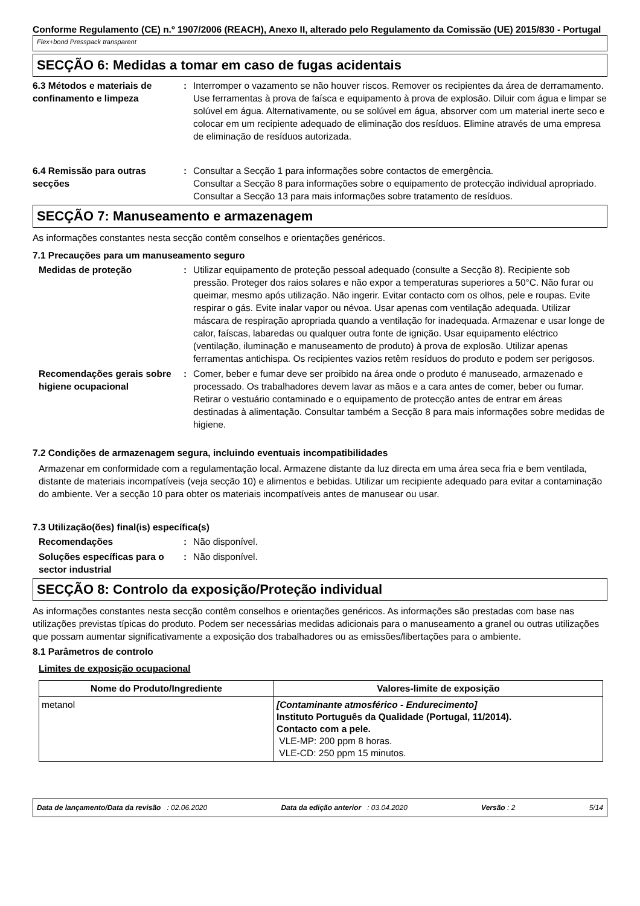Conforme Regulamento (CE) n.º 1907/2006 (REACH), Anexo II, alterado pelo Regulamento da Comissão (UE) 2015/830 - Portugal
Flex+bond Presspack transparent
SECÇÃO 6: Medidas a tomar em caso de fugas acidentais
6.3 Métodos e materiais de confinamento e limpeza
: Interromper o vazamento se não houver riscos. Remover os recipientes da área de derramamento. Use ferramentas à prova de faísca e equipamento à prova de explosão. Diluir com água e limpar se solúvel em água. Alternativamente, ou se solúvel em água, absorver com um material inerte seco e colocar em um recipiente adequado de eliminação dos resíduos. Elimine através de uma empresa de eliminação de resíduos autorizada.
6.4 Remissão para outras secções
: Consultar a Secção 1 para informações sobre contactos de emergência.
Consultar a Secção 8 para informações sobre o equipamento de protecção individual apropriado.
Consultar a Secção 13 para mais informações sobre tratamento de resíduos.
SECÇÃO 7: Manuseamento e armazenagem
As informações constantes nesta secção contêm conselhos e orientações genéricos.
7.1 Precauções para um manuseamento seguro
Medidas de proteção : Utilizar equipamento de proteção pessoal adequado (consulte a Secção 8). Recipiente sob pressão. Proteger dos raios solares e não expor a temperaturas superiores a 50°C. Não furar ou queimar, mesmo após utilização. Não ingerir. Evitar contacto com os olhos, pele e roupas. Evite respirar o gás. Evite inalar vapor ou névoa. Usar apenas com ventilação adequada. Utilizar máscara de respiração apropriada quando a ventilação for inadequada. Armazenar e usar longe de calor, faíscas, labaredas ou qualquer outra fonte de ignição. Usar equipamento eléctrico (ventilação, iluminação e manuseamento de produto) à prova de explosão. Utilizar apenas ferramentas antichispa. Os recipientes vazios retêm resíduos do produto e podem ser perigosos.
Recomendações gerais sobre higiene ocupacional
: Comer, beber e fumar deve ser proibido na área onde o produto é manuseado, armazenado e processado. Os trabalhadores devem lavar as mãos e a cara antes de comer, beber ou fumar. Retirar o vestuário contaminado e o equipamento de protecção antes de entrar em áreas destinadas à alimentação. Consultar também a Secção 8 para mais informações sobre medidas de higiene.
7.2 Condições de armazenagem segura, incluindo eventuais incompatibilidades
Armazenar em conformidade com a regulamentação local. Armazene distante da luz directa em uma área seca fria e bem ventilada, distante de materiais incompatíveis (veja secção 10) e alimentos e bebidas. Utilizar um recipiente adequado para evitar a contaminação do ambiente. Ver a secção 10 para obter os materiais incompatíveis antes de manusear ou usar.
7.3 Utilização(ões) final(is) específica(s)
Recomendações : Não disponível.
Soluções específicas para o sector industrial
: Não disponível.
SECÇÃO 8: Controlo da exposição/Proteção individual
As informações constantes nesta secção contêm conselhos e orientações genéricos. As informações são prestadas com base nas utilizações previstas típicas do produto. Podem ser necessárias medidas adicionais para o manuseamento a granel ou outras utilizações que possam aumentar significativamente a exposição dos trabalhadores ou as emissões/libertações para o ambiente.
8.1 Parâmetros de controlo
Limites de exposição ocupacional
| Nome do Produto/Ingrediente | Valores-limite de exposição |
| --- | --- |
| metanol | [Contaminante atmosférico - Endurecimento] Instituto Português da Qualidade (Portugal, 11/2014). Contacto com a pele. VLE-MP: 200 ppm 8 horas. VLE-CD: 250 ppm 15 minutos. |
Data de lançamento/Data da revisão : 02.06.2020 Data da edição anterior : 03.04.2020 Versão : 2 5/14